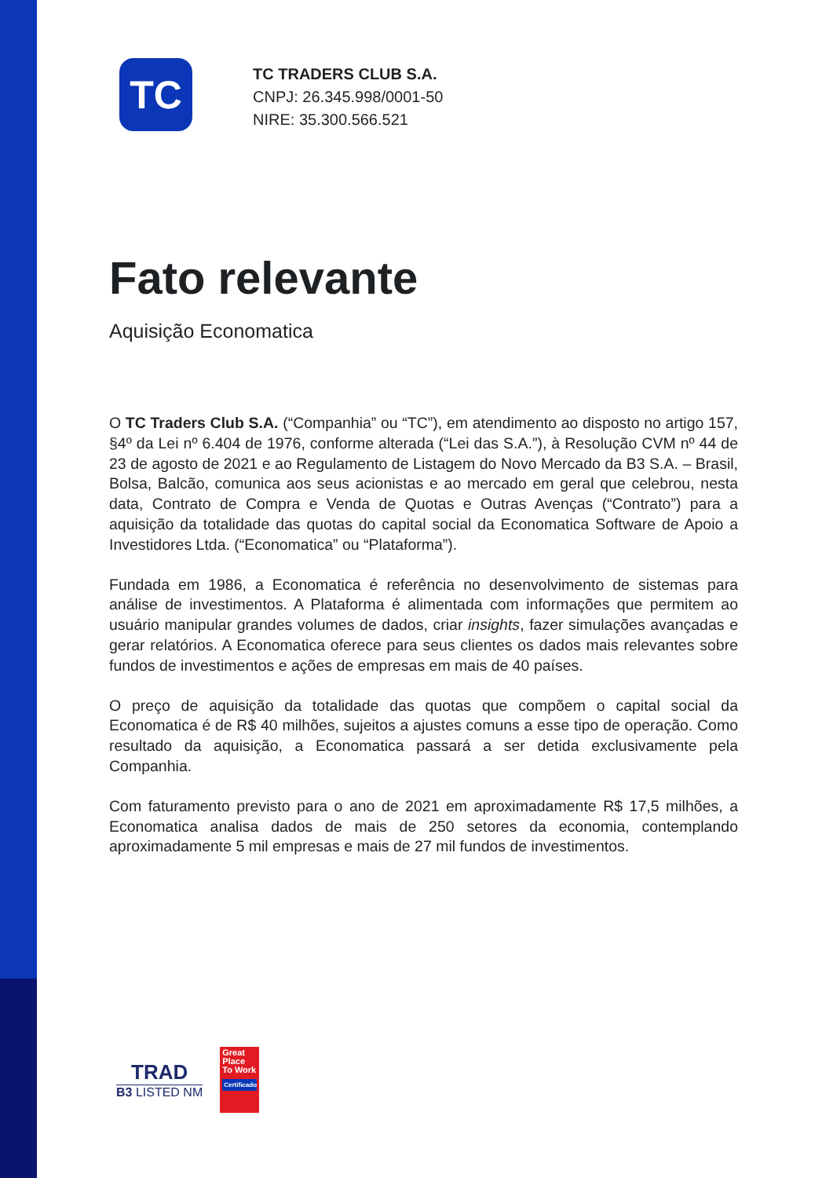TC
TC TRADERS CLUB S.A.
CNPJ: 26.345.998/0001-50
NIRE: 35.300.566.521
Fato relevante
Aquisição Economatica
O TC Traders Club S.A. (“Companhia” ou “TC”), em atendimento ao disposto no artigo 157, §4º da Lei nº 6.404 de 1976, conforme alterada (“Lei das S.A.”), à Resolução CVM nº 44 de 23 de agosto de 2021 e ao Regulamento de Listagem do Novo Mercado da B3 S.A. – Brasil, Bolsa, Balcão, comunica aos seus acionistas e ao mercado em geral que celebrou, nesta data, Contrato de Compra e Venda de Quotas e Outras Avenças (“Contrato”) para a aquisição da totalidade das quotas do capital social da Economatica Software de Apoio a Investidores Ltda. (“Economatica” ou “Plataforma”).
Fundada em 1986, a Economatica é referência no desenvolvimento de sistemas para análise de investimentos. A Plataforma é alimentada com informações que permitem ao usuário manipular grandes volumes de dados, criar insights, fazer simulações avançadas e gerar relatórios. A Economatica oferece para seus clientes os dados mais relevantes sobre fundos de investimentos e ações de empresas em mais de 40 países.
O preço de aquisição da totalidade das quotas que compõem o capital social da Economatica é de R$ 40 milhões, sujeitos a ajustes comuns a esse tipo de operação. Como resultado da aquisição, a Economatica passará a ser detida exclusivamente pela Companhia.
Com faturamento previsto para o ano de 2021 em aproximadamente R$ 17,5 milhões, a Economatica analisa dados de mais de 250 setores da economia, contemplando aproximadamente 5 mil empresas e mais de 27 mil fundos de investimentos.
TRAD
B3 LISTED NM
Great Place To Work
Certificado